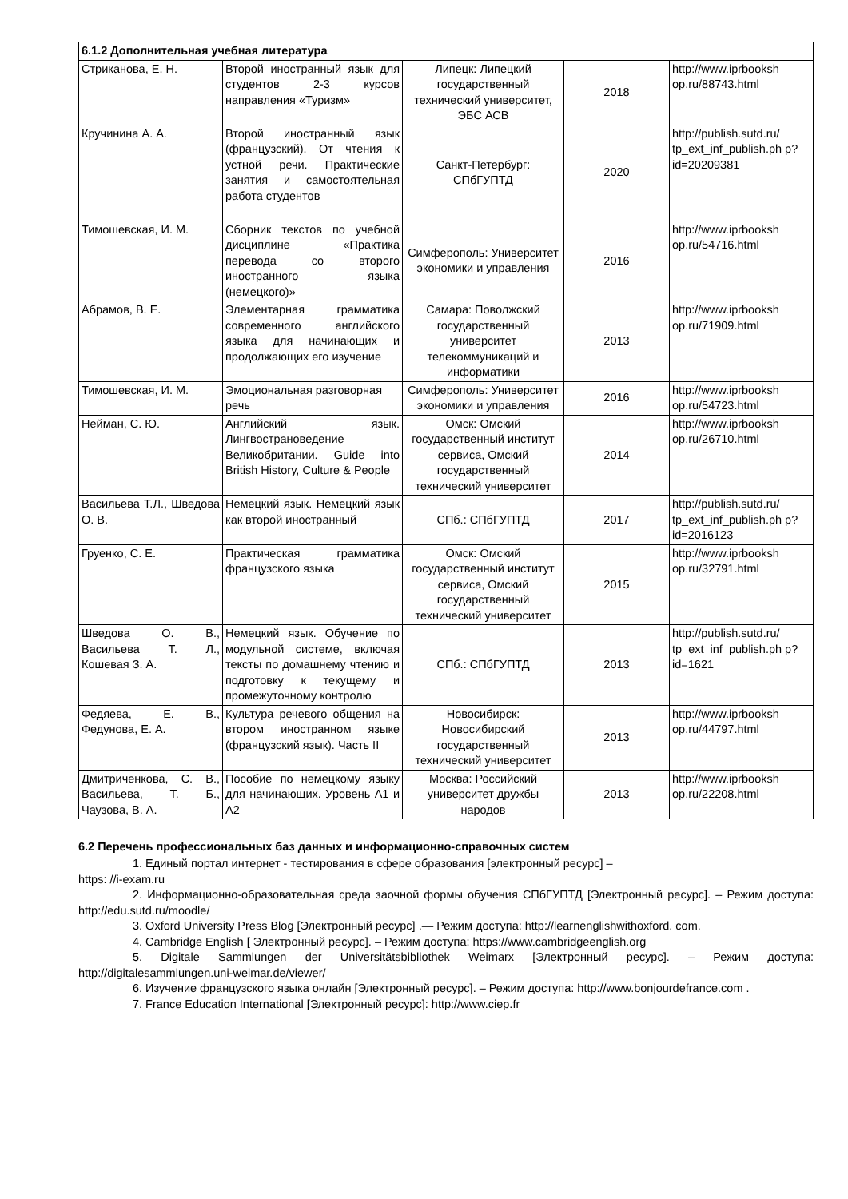| 6.1.2 Дополнительная учебная литература | | | | |
| --- | --- | --- | --- | --- |
| Стриканова, Е. Н. | Второй иностранный язык для студентов 2-3 курсов направления «Туризм» | Липецк: Липецкий государственный технический университет, ЭБС АСВ | 2018 | http://www.iprbooksh op.ru/88743.html |
| Кручинина А. А. | Второй иностранный язык (французский). От чтения к устной речи. Практические занятия и самостоятельная работа студентов | Санкт-Петербург: СПбГУПТД | 2020 | http://publish.sutd.ru/ tp_ext_inf_publish.ph p?id=20209381 |
| Тимошевская, И. М. | Сборник текстов по учебной дисциплине «Практика перевода со второго иностранного языка (немецкого)» | Симферополь: Университет экономики и управления | 2016 | http://www.iprbooksh op.ru/54716.html |
| Абрамов, В. Е. | Элементарная грамматика современного английского языка для начинающих и продолжающих его изучение | Самара: Поволжский государственный университет телекоммуникаций и информатики | 2013 | http://www.iprbooksh op.ru/71909.html |
| Тимошевская, И. М. | Эмоциональная разговорная речь | Симферополь: Университет экономики и управления | 2016 | http://www.iprbooksh op.ru/54723.html |
| Нейман, С. Ю. | Английский язык. Лингвострановедение Великобритании. Guide into British History, Culture & People | Омск: Омский государственный институт сервиса, Омский государственный технический университет | 2014 | http://www.iprbooksh op.ru/26710.html |
| Васильева Т.Л., Шведова О. В. | Немецкий язык. Немецкий язык как второй иностранный | СПб.: СПбГУПТД | 2017 | http://publish.sutd.ru/ tp_ext_inf_publish.ph p?id=2016123 |
| Груенко, С. Е. | Практическая грамматика французского языка | Омск: Омский государственный институт сервиса, Омский государственный технический университет | 2015 | http://www.iprbooksh op.ru/32791.html |
| Шведова О. В., Васильева Т. Л., Кошевая З. А. | Немецкий язык. Обучение по модульной системе, включая тексты по домашнему чтению и подготовку к текущему и промежуточному контролю | СПб.: СПбГУПТД | 2013 | http://publish.sutd.ru/ tp_ext_inf_publish.ph p?id=1621 |
| Федяева, Е. В., Федунова, Е. А. | Культура речевого общения на втором иностранном языке (французский язык). Часть II | Новосибирск: Новосибирский государственный технический университет | 2013 | http://www.iprbooksh op.ru/44797.html |
| Дмитриченкова, С. В., Васильева, Т. Б., Чаузова, В. А. | Пособие по немецкому языку для начинающих. Уровень А1 и А2 | Москва: Российский университет дружбы народов | 2013 | http://www.iprbooksh op.ru/22208.html |
6.2 Перечень профессиональных баз данных и информационно-справочных систем
1. Единый портал интернет - тестирования в сфере образования [электронный ресурс] –
https: //i-exam.ru
2. Информационно-образовательная среда заочной формы обучения СПбГУПТД [Электронный ресурс]. – Режим доступа: http://edu.sutd.ru/moodle/
3. Oxford University Press Blog [Электронный ресурс] .— Режим доступа: http://learnenglishwithoxford. com.
4. Cambridge English [ Электронный ресурс]. – Режим доступа: https://www.cambridgeenglish.org
5. Digitale Sammlungen der Universitätsbibliothek Weimarx [Электронный ресурс]. – Режим доступа: http://digitalesammlungen.uni-weimar.de/viewer/
6. Изучение французского языка онлайн [Электронный ресурс]. – Режим доступа: http://www.bonjourdefrance.com .
7. France Education International [Электронный ресурс]: http://www.ciep.fr